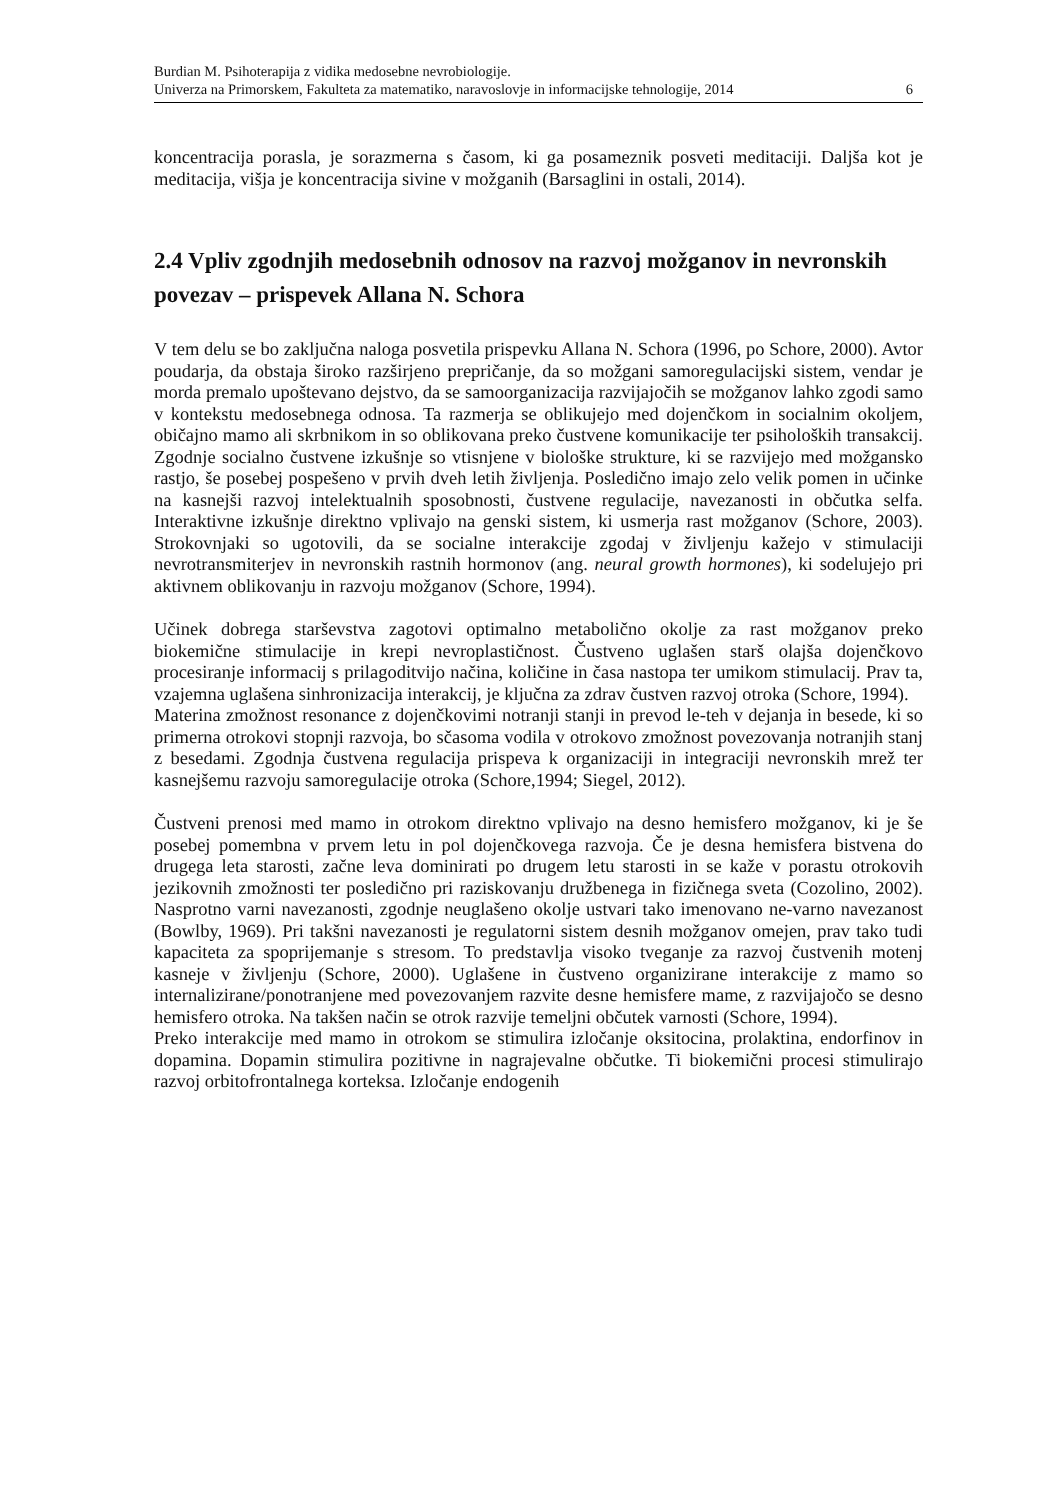Burdian M. Psihoterapija z vidika medosebne nevrobiologije.
Univerza na Primorskem, Fakulteta za matematiko, naravoslovje in informacijske tehnologije, 2014 6
koncentracija porasla, je sorazmerna s časom, ki ga posameznik posveti meditaciji. Daljša kot je meditacija, višja je koncentracija sivine v možganih (Barsaglini in ostali, 2014).
2.4 Vpliv zgodnjih medosebnih odnosov na razvoj možganov in nevronskih povezav – prispevek Allana N. Schora
V tem delu se bo zaključna naloga posvetila prispevku Allana N. Schora (1996, po Schore, 2000). Avtor poudarja, da obstaja široko razširjeno prepričanje, da so možgani samoregulacijski sistem, vendar je morda premalo upoštevano dejstvo, da se samoorganizacija razvijajočih se možganov lahko zgodi samo v kontekstu medosebnega odnosa. Ta razmerja se oblikujejo med dojenčkom in socialnim okoljem, običajno mamo ali skrbnikom in so oblikovana preko čustvene komunikacije ter psiholoških transakcij. Zgodnje socialno čustvene izkušnje so vtisnjene v biološke strukture, ki se razvijejo med možgansko rastjo, še posebej pospešeno v prvih dveh letih življenja. Posledično imajo zelo velik pomen in učinke na kasnejši razvoj intelektualnih sposobnosti, čustvene regulacije, navezanosti in občutka selfa. Interaktivne izkušnje direktno vplivajo na genski sistem, ki usmerja rast možganov (Schore, 2003). Strokovnjaki so ugotovili, da se socialne interakcije zgodaj v življenju kažejo v stimulaciji nevrotransmiterjev in nevronskih rastnih hormonov (ang. neural growth hormones), ki sodelujejo pri aktivnem oblikovanju in razvoju možganov (Schore, 1994).
Učinek dobrega starševstva zagotovi optimalno metabolično okolje za rast možganov preko biokemične stimulacije in krepi nevroplastičnost. Čustveno uglašen starš olajša dojenčkovo procesiranje informacij s prilagoditvijo načina, količine in časa nastopa ter umikom stimulacij. Prav ta, vzajemna uglašena sinhronizacija interakcij, je ključna za zdrav čustven razvoj otroka (Schore, 1994).
Materina zmožnost resonance z dojenčkovimi notranji stanji in prevod le-teh v dejanja in besede, ki so primerna otrokovi stopnji razvoja, bo sčasoma vodila v otrokovo zmožnost povezovanja notranjih stanj z besedami. Zgodnja čustvena regulacija prispeva k organizaciji in integraciji nevronskih mrež ter kasnejšemu razvoju samoregulacije otroka (Schore,1994; Siegel, 2012).
Čustveni prenosi med mamo in otrokom direktno vplivajo na desno hemisfero možganov, ki je še posebej pomembna v prvem letu in pol dojenčkovega razvoja. Če je desna hemisfera bistvena do drugega leta starosti, začne leva dominirati po drugem letu starosti in se kaže v porastu otrokovih jezikovnih zmožnosti ter posledično pri raziskovanju družbenega in fizičnega sveta (Cozolino, 2002). Nasprotno varni navezanosti, zgodnje neuglašeno okolje ustvari tako imenovano ne-varno navezanost (Bowlby, 1969). Pri takšni navezanosti je regulatorni sistem desnih možganov omejen, prav tako tudi kapaciteta za spoprijemanje s stresom. To predstavlja visoko tveganje za razvoj čustvenih motenj kasneje v življenju (Schore, 2000). Uglašene in čustveno organizirane interakcije z mamo so internalizirane/ponotranjene med povezovanjem razvite desne hemisfere mame, z razvijajočo se desno hemisfero otroka. Na takšen način se otrok razvije temeljni občutek varnosti (Schore, 1994).
Preko interakcije med mamo in otrokom se stimulira izločanje oksitocina, prolaktina, endorfinov in dopamina. Dopamin stimulira pozitivne in nagrajevalne občutke. Ti biokemični procesi stimulirajo razvoj orbitofrontalnega korteksa. Izločanje endogenih